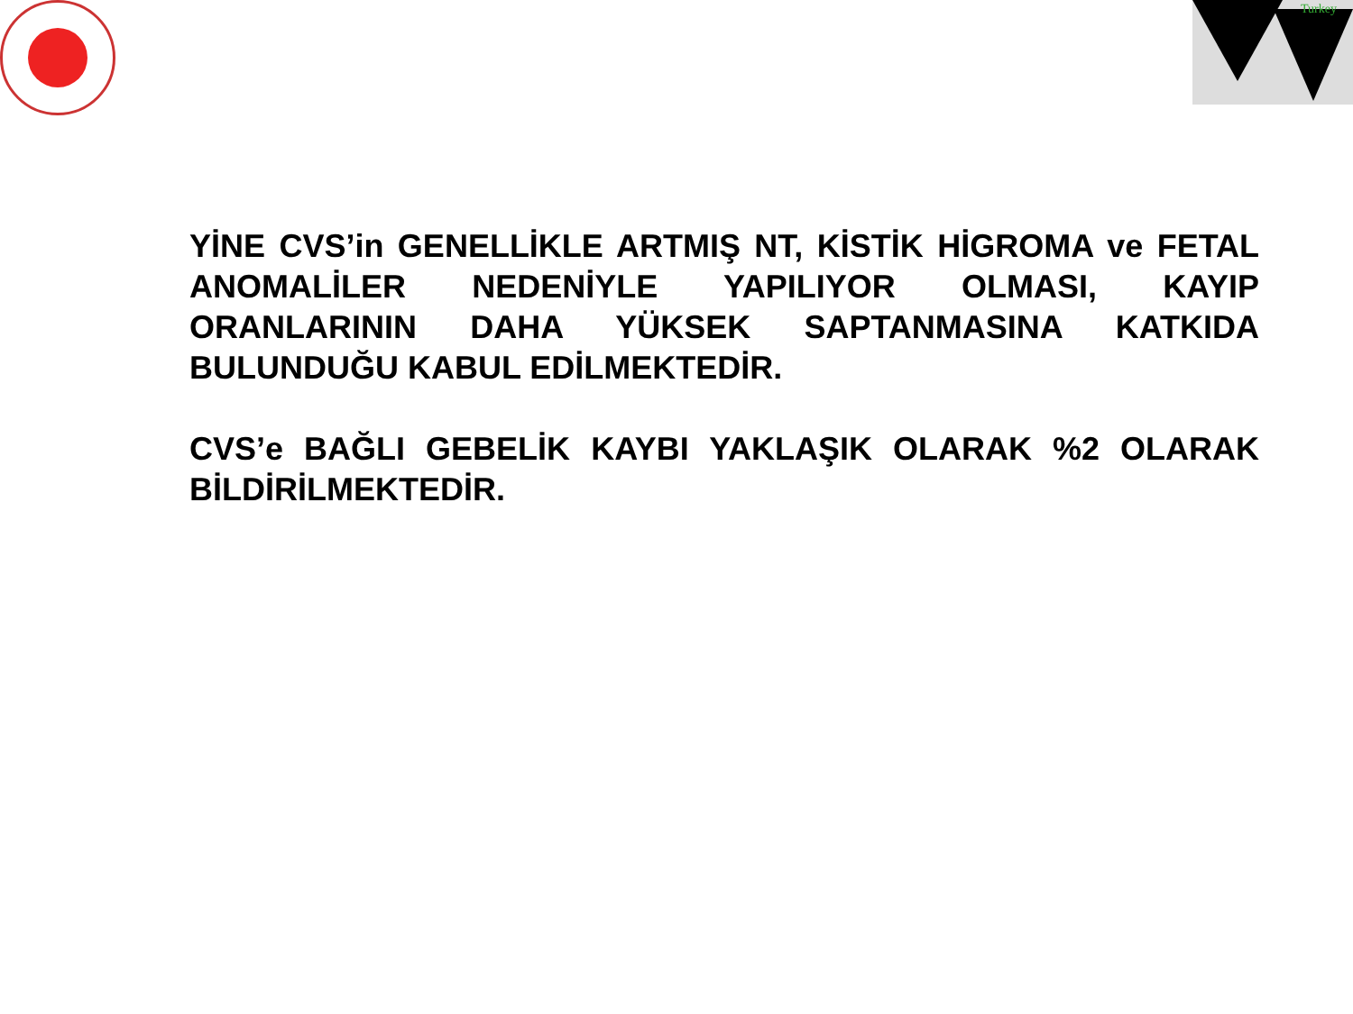Turkey
YİNE CVS’in GENELLİKLE ARTMIŞ NT, KİSTİK HİGROMA ve FETAL ANOMALİLER NEDENİYLE YAPILIYOR OLMASI, KAYIP ORANLARININ DAHA YÜKSEK SAPTANMASINA KATKIDA BULUNDUĞU KABUL EDİLMEKTEDİR.
CVS’e BAĞLI GEBELİK KAYBI YAKLAŞIK OLARAK %2 OLARAK BİLDİRİLMEKTEDİR.